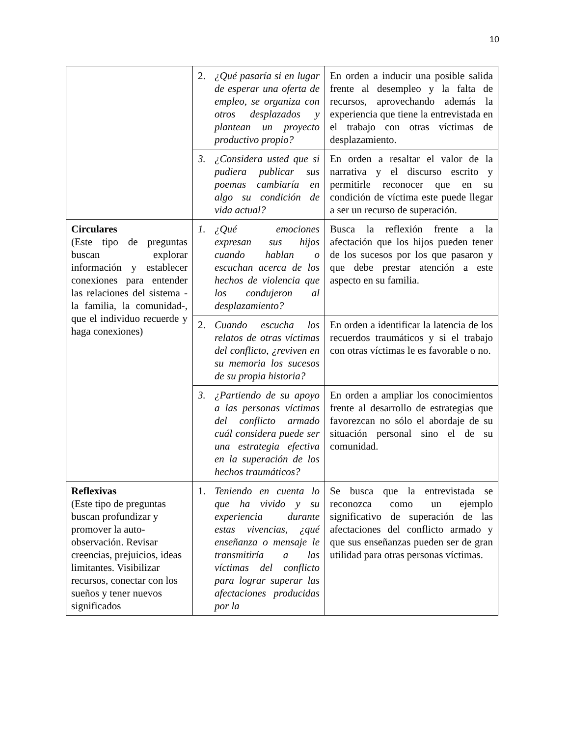10
| | 2. ¿Qué pasaría si en lugar de esperar una oferta de empleo, se organiza con otros desplazados y plantean un proyecto productivo propio? | En orden a inducir una posible salida frente al desempleo y la falta de recursos, aprovechando además la experiencia que tiene la entrevistada en el trabajo con otras víctimas de desplazamiento. |
| | 3. ¿Considera usted que si pudiera publicar sus poemas cambiaría en algo su condición de vida actual? | En orden a resaltar el valor de la narrativa y el discurso escrito y permitirle reconocer que en su condición de víctima este puede llegar a ser un recurso de superación. |
| Circulares (Este tipo de preguntas buscan explorar información y establecer conexiones para entender las relaciones del sistema - la familia, la comunidad-, que el individuo recuerde y haga conexiones) | 1. ¿Qué emociones expresan sus hijos cuando hablan o escuchan acerca de los hechos de violencia que los condujeron al desplazamiento? | Busca la reflexión frente a la afectación que los hijos pueden tener de los sucesos por los que pasaron y que debe prestar atención a este aspecto en su familia. |
| | 2. Cuando escucha los relatos de otras víctimas del conflicto, ¿reviven en su memoria los sucesos de su propia historia? | En orden a identificar la latencia de los recuerdos traumáticos y si el trabajo con otras víctimas le es favorable o no. |
| | 3. ¿Partiendo de su apoyo a las personas víctimas del conflicto armado cuál considera puede ser una estrategia efectiva en la superación de los hechos traumáticos? | En orden a ampliar los conocimientos frente al desarrollo de estrategias que favorezcan no sólo el abordaje de su situación personal sino el de su comunidad. |
| Reflexivas (Este tipo de preguntas buscan profundizar y promover la auto-observación. Revisar creencias, prejuicios, ideas limitantes. Visibilizar recursos, conectar con los sueños y tener nuevos significados | 1. Teniendo en cuenta lo que ha vivido y su experiencia durante estas vivencias, ¿qué enseñanza o mensaje le transmitiría a las víctimas del conflicto para lograr superar las afectaciones producidas por la | Se busca que la entrevistada se reconozca como un ejemplo significativo de superación de las afectaciones del conflicto armado y que sus enseñanzas pueden ser de gran utilidad para otras personas víctimas. |